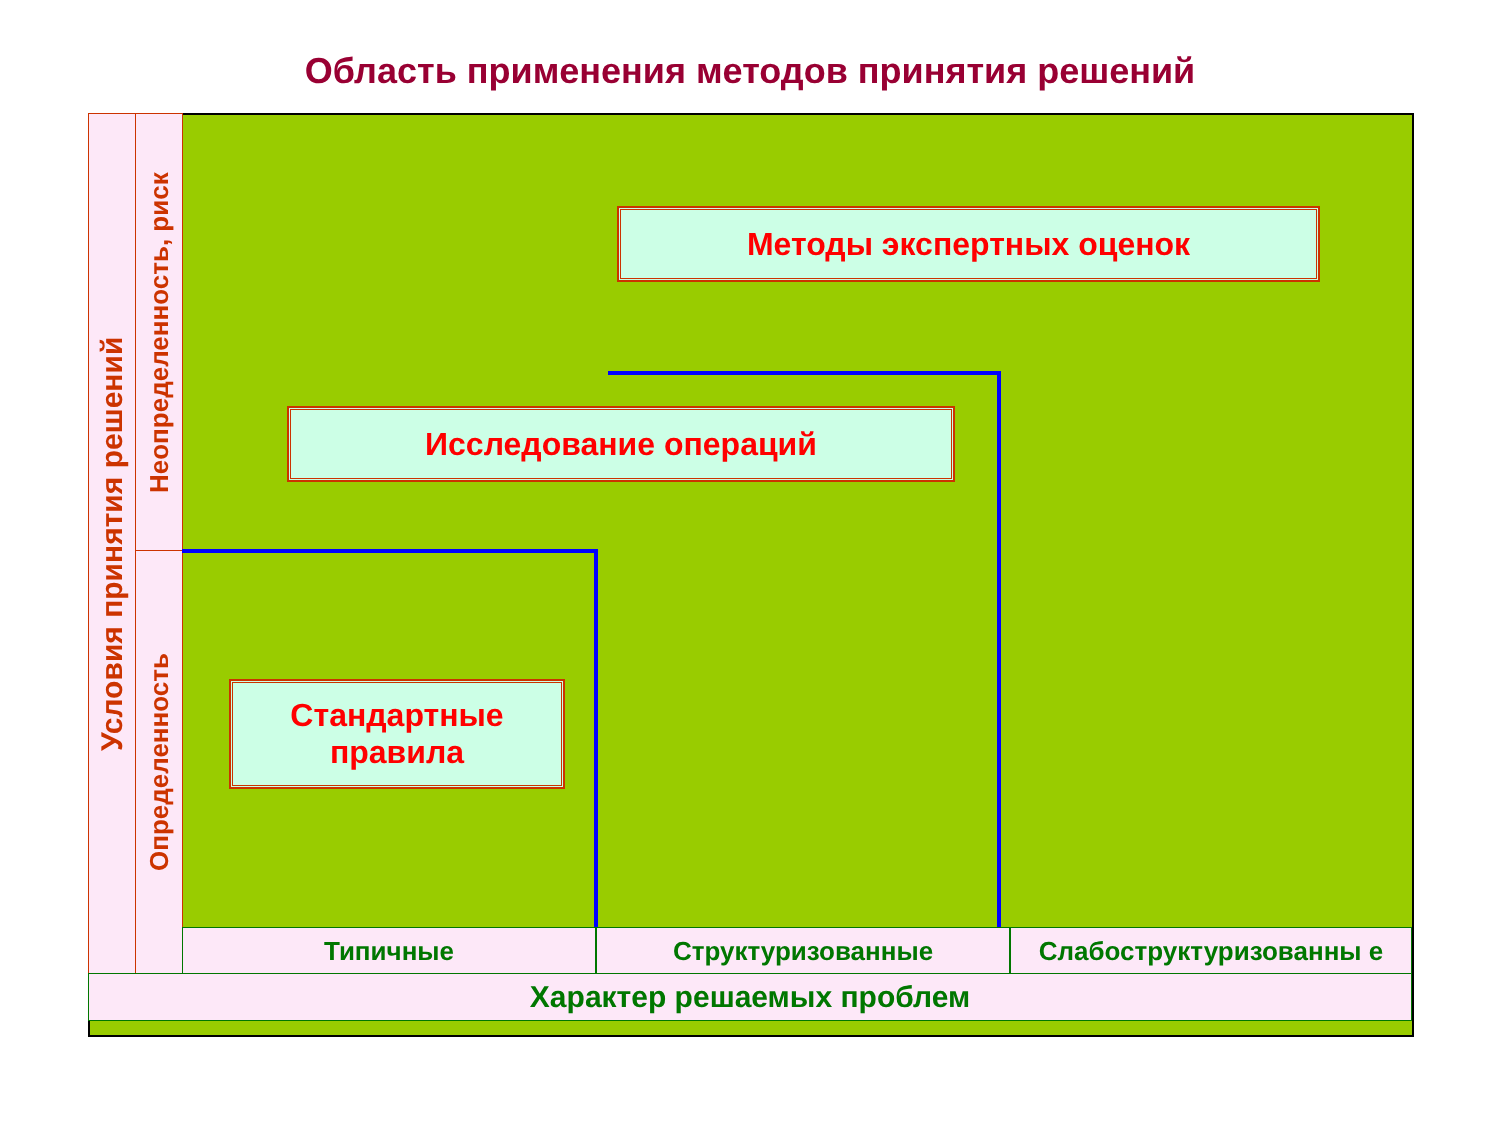Область применения методов принятия решений
Условия принятия решений
Неопределенность, риск
Определенность
Методы экспертных оценок
Исследование операций
Стандартные
правила
Типичные Структуризованные Слабоструктуризованны е
Характер решаемых проблем